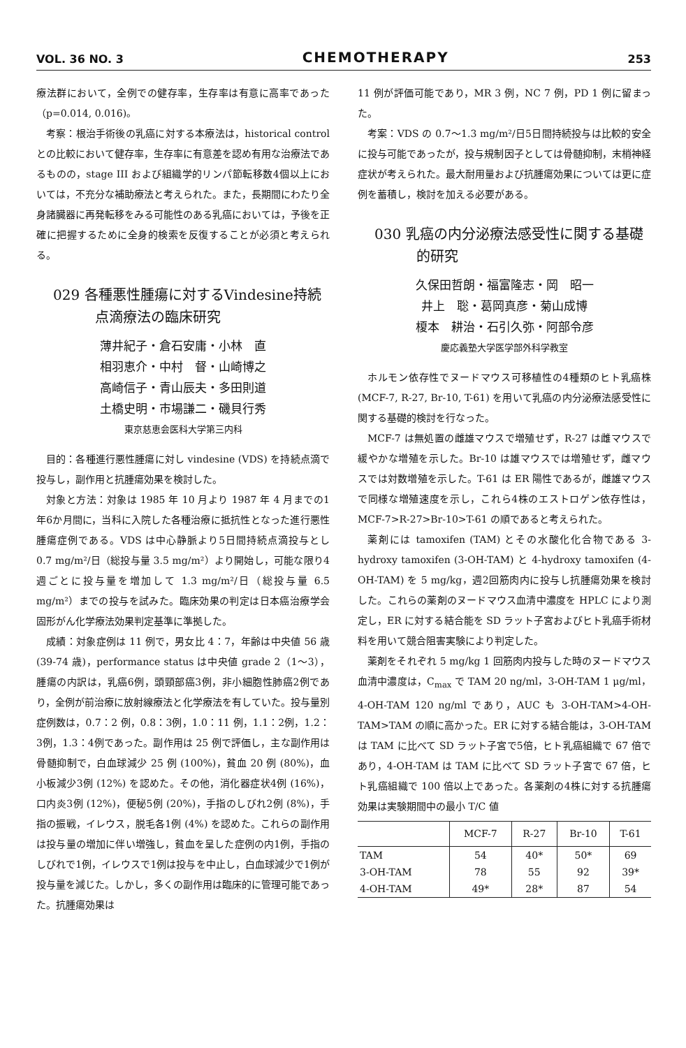VOL. 36 NO. 3 CHEMOTHERAPY 253
療法群において，全例での健存率，生存率は有意に高率であった（p=0.014, 0.016)。
考察：根治手術後の乳癌に対する本療法は，historical control との比較において健存率，生存率に有意差を認め有用な治療法であるものの，stage III および組織学的リンパ節転移数4個以上においては，不充分な補助療法と考えられた。また，長期間にわたり全身諸臓器に再発転移をみる可能性のある乳癌においては，予後を正確に把握するために全身的検索を反復することが必須と考えられる。
029 各種悪性腫瘍に対するVindesine持続点滴療法の臨床研究
薄井紀子・倉石安庸・小林　直
相羽恵介・中村　督・山崎博之
高崎信子・青山辰夫・多田則道
土橋史明・市場謙二・磯貝行秀
東京慈恵会医科大学第三内科
目的：各種進行悪性腫瘍に対し vindesine (VDS) を持続点滴で投与し，副作用と抗腫瘍効果を検討した。
対象と方法：対象は 1985 年 10 月より 1987 年 4 月までの1年6か月間に，当科に入院した各種治療に抵抗性となった進行悪性腫瘍症例である。VDS は中心静脈より5日間持続点滴投与とし 0.7 mg/m²/日（総投与量 3.5 mg/m²）より開始し，可能な限り4週ごとに投与量を増加して 1.3 mg/m²/日（総投与量 6.5 mg/m²）までの投与を試みた。臨床効果の判定は日本癌治療学会固形がん化学療法効果判定基準に準拠した。
成績：対象症例は 11 例で，男女比 4：7，年齢は中央値 56 歳 (39-74 歳)，performance status は中央値 grade 2（1～3），腫瘍の内訳は，乳癌6例，頭頸部癌3例，非小細胞性肺癌2例であり，全例が前治療に放射線療法と化学療法を有していた。投与量別症例数は，0.7：2 例，0.8：3例，1.0：11 例，1.1：2例，1.2：3例，1.3：4例であった。副作用は 25 例で評価し，主な副作用は骨髄抑制で，白血球減少 25 例 (100%)，貧血 20 例 (80%)，血小板減少3例 (12%) を認めた。その他，消化器症状4例 (16%)，口内炎3例 (12%)，便秘5例 (20%)，手指のしびれ2例 (8%)，手指の振戦，イレウス，脱毛各1例 (4%) を認めた。これらの副作用は投与量の増加に伴い増強し，貧血を呈した症例の内1例，手指のしびれで1例，イレウスで1例は投与を中止し，白血球減少で1例が投与量を減じた。しかし，多くの副作用は臨床的に管理可能であった。抗腫瘍効果は
11 例が評価可能であり，MR 3 例，NC 7 例，PD 1 例に留まった。
考案：VDS の 0.7～1.3 mg/m²/日5日間持続投与は比較的安全に投与可能であったが，投与規制因子としては骨髄抑制，末梢神経症状が考えられた。最大耐用量および抗腫瘍効果については更に症例を蓄積し，検討を加える必要がある。
030 乳癌の内分泌療法感受性に関する基礎的研究
久保田哲朗・福富隆志・岡　昭一
井上　聡・葛岡真彦・菊山成博
榎本　耕治・石引久弥・阿部令彦
慶応義塾大学医学部外科学教室
ホルモン依存性でヌードマウス可移植性の4種類のヒト乳癌株 (MCF-7, R-27, Br-10, T-61) を用いて乳癌の内分泌療法感受性に関する基礎的検討を行なった。
MCF-7 は無処置の雌雄マウスで増殖せず，R-27 は雌マウスで緩やかな増殖を示した。Br-10 は雄マウスでは増殖せず，雌マウスでは対数増殖を示した。T-61 は ER 陽性であるが，雌雄マウスで同様な増殖速度を示し，これら4株のエストロゲン依存性は，MCF-7>R-27>Br-10>T-61 の順であると考えられた。
薬剤には tamoxifen (TAM) とその水酸化化合物である 3-hydroxy tamoxifen (3-OH-TAM) と 4-hydroxy tamoxifen (4-OH-TAM) を 5 mg/kg，週2回筋肉内に投与し抗腫瘍効果を検討した。これらの薬剤のヌードマウス血清中濃度を HPLC により測定し，ER に対する結合能を SD ラット子宮およびヒト乳癌手術材料を用いて競合阻害実験により判定した。
薬剤をそれぞれ 5 mg/kg 1 回筋肉内投与した時のヌードマウス血清中濃度は，C<sub>max</sub> で TAM 20 ng/ml，3-OH-TAM 1 μg/ml，4-OH-TAM 120 ng/ml であり，AUC も 3-OH-TAM>4-OH-TAM>TAM の順に高かった。ER に対する結合能は，3-OH-TAM は TAM に比べて SD ラット子宮で5倍，ヒト乳癌組織で 67 倍であり，4-OH-TAM は TAM に比べて SD ラット子宮で 67 倍，ヒト乳癌組織で 100 倍以上であった。各薬剤の4株に対する抗腫瘍効果は実験期間中の最小 T/C 値
| | MCF-7 | R-27 | Br-10 | T-61 |
| --- | --- | --- | --- | --- |
| TAM | 54 | 40* | 50* | 69 |
| 3-OH-TAM | 78 | 55 | 92 | 39* |
| 4-OH-TAM | 49* | 28* | 87 | 54 |